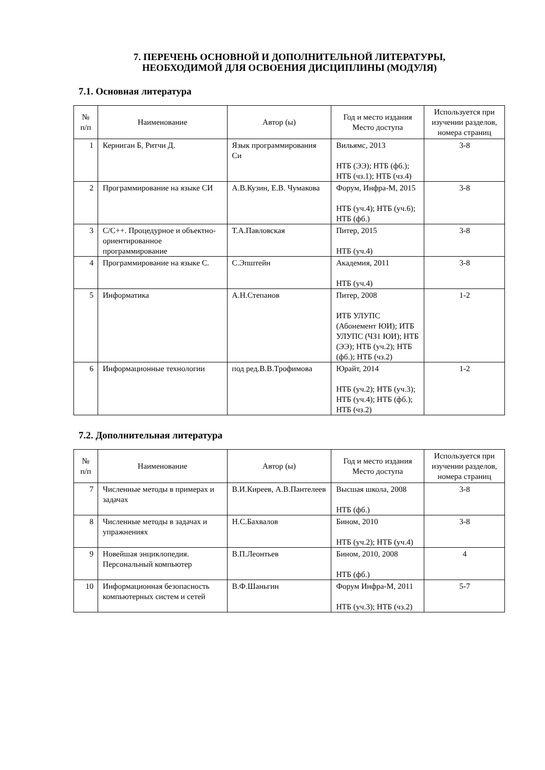7. ПЕРЕЧЕНЬ ОСНОВНОЙ И ДОПОЛНИТЕЛЬНОЙ ЛИТЕРАТУРЫ,
НЕОБХОДИМОЙ ДЛЯ ОСВОЕНИЯ ДИСЦИПЛИНЫ (МОДУЛЯ)
7.1. Основная литература
| № п/п | Наименование | Автор (ы) | Год и место издания Место доступа | Используется при изучении разделов, номера страниц |
| --- | --- | --- | --- | --- |
| 1 | Керниган Б, Ритчи Д. | Язык программирования Си | Вильямс, 2013 НТБ (ЭЭ); НТБ (фб.); НТБ (чз.1); НТБ (чз.4) | 3-8 |
| 2 | Программирование на языке СИ | А.В.Кузин, Е.В. Чумакова | Форум, Инфра-М, 2015 НТБ (уч.4); НТБ (уч.6); НТБ (фб.) | 3-8 |
| 3 | C/C++. Процедурное и объектно-ориентированное программирование | Т.А.Павловская | Питер, 2015 НТБ (уч.4) | 3-8 |
| 4 | Программирование на языке С. | С.Эпштейн | Академия, 2011 НТБ (уч.4) | 3-8 |
| 5 | Информатика | А.Н.Степанов | Питер, 2008 ИТБ УЛУПС (Абонемент ЮИ); ИТБ УЛУПС (ЧЗ1 ЮИ); НТБ (ЭЭ); НТБ (уч.2); НТБ (фб.); НТБ (чз.2) | 1-2 |
| 6 | Информационные технологии | под ред.В.В.Трофимова | Юрайт, 2014 НТБ (уч.2); НТБ (уч.3); НТБ (уч.4); НТБ (фб.); НТБ (чз.2) | 1-2 |
7.2. Дополнительная литература
| № п/п | Наименование | Автор (ы) | Год и место издания Место доступа | Используется при изучении разделов, номера страниц |
| --- | --- | --- | --- | --- |
| 7 | Численные методы в примерах и задачах | В.И.Киреев, А.В.Пантелеев | Высшая школа, 2008 НТБ (фб.) | 3-8 |
| 8 | Численные методы в задачах и упражнениях | Н.С.Бахвалов | Бином, 2010 НТБ (уч.2); НТБ (уч.4) | 3-8 |
| 9 | Новейшая энциклопедия. Персональный компьютер | В.П.Леонтьев | Бином, 2010, 2008 НТБ (фб.) | 4 |
| 10 | Информационная безопасность компьютерных систем и сетей | В.Ф.Шаньгин | Форум Инфра-М, 2011 НТБ (уч.3); НТБ (чз.2) | 5-7 |